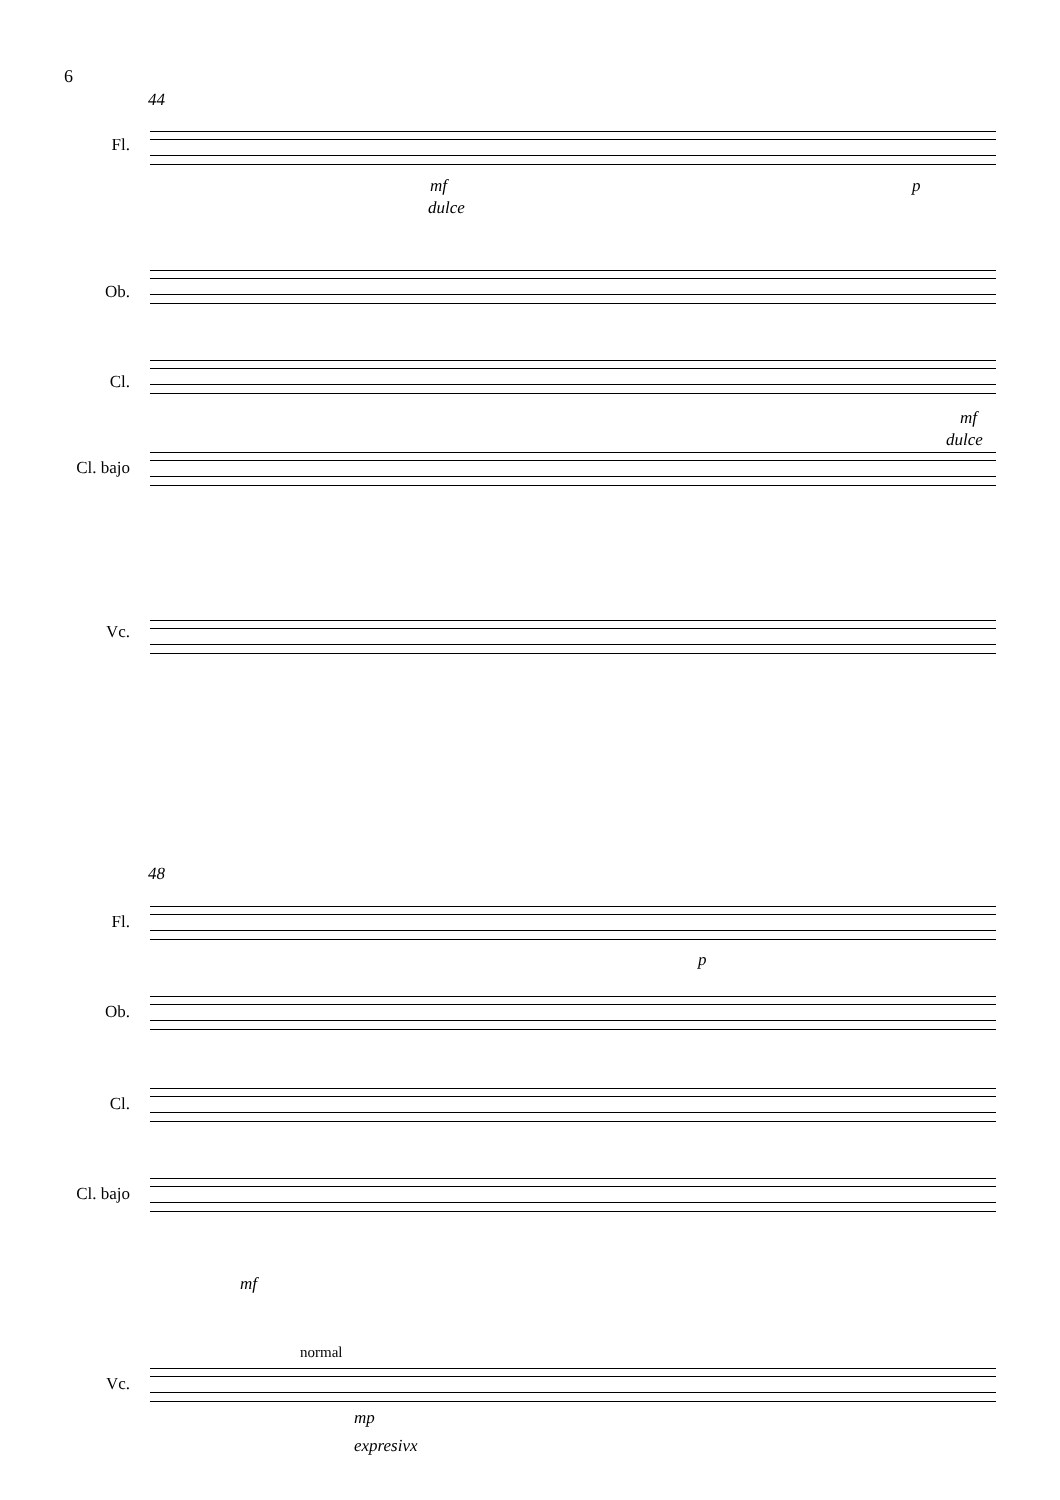6
44
Fl.
Ob.
Cl.
Cl. bajo
Vc.
mf
dulce
p
mf
dulce
48
Fl.
Ob.
Cl.
Cl. bajo
Vc.
p
mf
normal
mp
expresivx